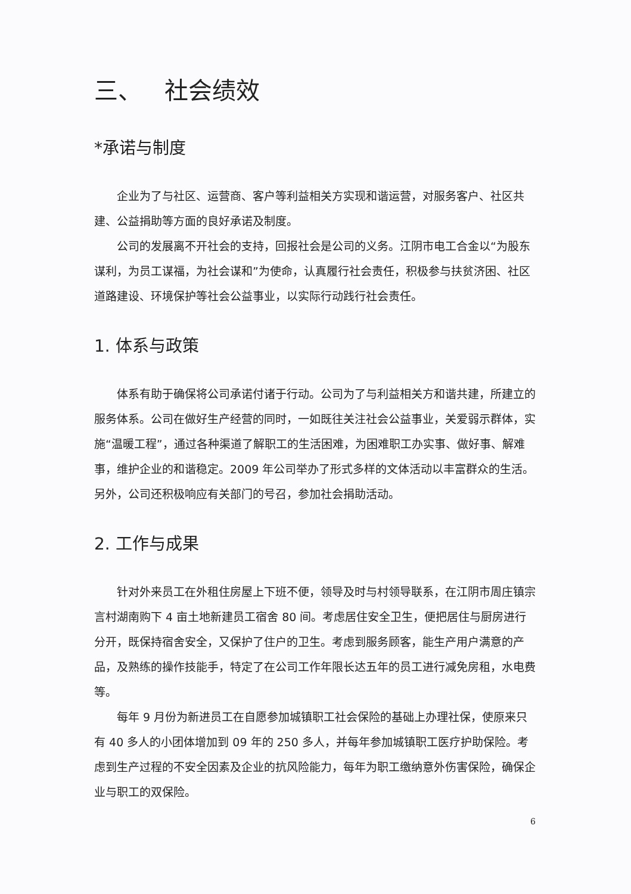三、 社会绩效
*承诺与制度
企业为了与社区、运营商、客户等利益相关方实现和谐运营，对服务客户、社区共建、公益捐助等方面的良好承诺及制度。
公司的发展离不开社会的支持，回报社会是公司的义务。江阴市电工合金以“为股东谋利，为员工谋福，为社会谋和”为使命，认真履行社会责任，积极参与扶贫济困、社区道路建设、环境保护等社会公益事业，以实际行动践行社会责任。
1. 体系与政策
体系有助于确保将公司承诺付诸于行动。公司为了与利益相关方和谐共建，所建立的服务体系。公司在做好生产经营的同时，一如既往关注社会公益事业，关爱弱示群体，实施“温暖工程”，通过各种渠道了解职工的生活困难，为困难职工办实事、做好事、解难事，维护企业的和谐稳定。2009 年公司举办了形式多样的文体活动以丰富群众的生活。另外，公司还积极响应有关部门的号召，参加社会捐助活动。
2. 工作与成果
针对外来员工在外租住房屋上下班不便，领导及时与村领导联系，在江阴市周庄镇宗言村湖南购下 4 亩土地新建员工宿舍 80 间。考虑居住安全卫生，便把居住与厨房进行分开，既保持宿舍安全，又保护了住户的卫生。考虑到服务顾客，能生产用户满意的产品，及熟练的操作技能手，特定了在公司工作年限长达五年的员工进行减免房租，水电费等。
每年 9 月份为新进员工在自愿参加城镇职工社会保险的基础上办理社保，使原来只有 40 多人的小团体增加到 09 年的 250 多人，并每年参加城镇职工医疗护助保险。考虑到生产过程的不安全因素及企业的抗风险能力，每年为职工缴纳意外伤害保险，确保企业与职工的双保险。
6